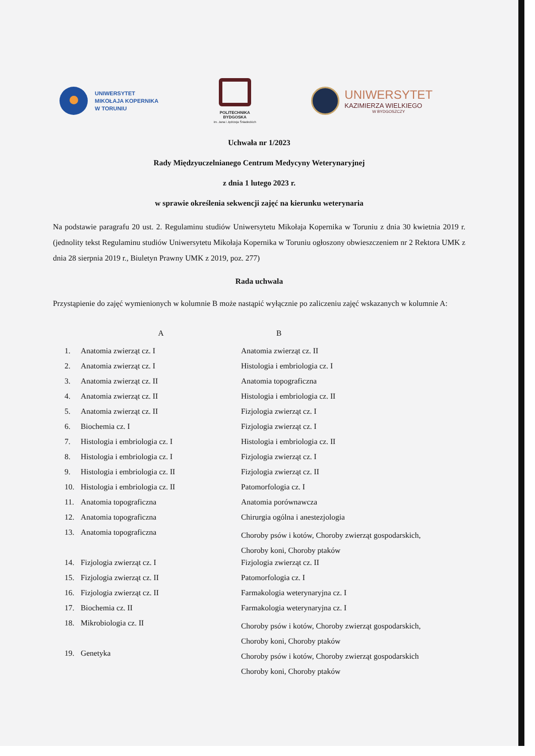UNIWERSYTET
MIKOŁAJA KOPERNIKA
W TORUNIU
POLITECHNIKA
BYDGOSKA
im. Jana i Jędrzeja Śniadeckich
UNIWERSYTET
KAZIMIERZA WIELKIEGO
W BYDGOSZCZY
Uchwała nr 1/2023
Rady Międzyuczelnianego Centrum Medycyny Weterynaryjnej
z dnia 1 lutego 2023 r.
w sprawie określenia sekwencji zajęć na kierunku weterynaria
Na podstawie paragrafu 20 ust. 2. Regulaminu studiów Uniwersytetu Mikołaja Kopernika w Toruniu z dnia 30 kwietnia 2019 r. (jednolity tekst Regulaminu studiów Uniwersytetu Mikołaja Kopernika w Toruniu ogłoszony obwieszczeniem nr 2 Rektora UMK z dnia 28 sierpnia 2019 r., Biuletyn Prawny UMK z 2019, poz. 277)
Rada uchwala
Przystąpienie do zajęć wymienionych w kolumnie B może nastąpić wyłącznie po zaliczeniu zajęć wskazanych w kolumnie A:
| | A | B |
| --- | --- | --- |
| 1. | Anatomia zwierząt cz. I | Anatomia zwierząt cz. II |
| 2. | Anatomia zwierząt cz. I | Histologia i embriologia cz. I |
| 3. | Anatomia zwierząt cz. II | Anatomia topograficzna |
| 4. | Anatomia zwierząt cz. II | Histologia i embriologia cz. II |
| 5. | Anatomia zwierząt cz. II | Fizjologia zwierząt cz. I |
| 6. | Biochemia cz. I | Fizjologia zwierząt cz. I |
| 7. | Histologia i embriologia cz. I | Histologia i embriologia cz. II |
| 8. | Histologia i embriologia cz. I | Fizjologia zwierząt cz. I |
| 9. | Histologia i embriologia cz. II | Fizjologia zwierząt cz. II |
| 10. | Histologia i embriologia cz. II | Patomorfologia cz. I |
| 11. | Anatomia topograficzna | Anatomia porównawcza |
| 12. | Anatomia topograficzna | Chirurgia ogólna i anestezjologia |
| 13. | Anatomia topograficzna | Choroby psów i kotów, Choroby zwierząt gospodarskich, Choroby koni, Choroby ptaków |
| 14. | Fizjologia zwierząt cz. I | Fizjologia zwierząt cz. II |
| 15. | Fizjologia zwierząt cz. II | Patomorfologia cz. I |
| 16. | Fizjologia zwierząt cz. II | Farmakologia weterynaryjna cz. I |
| 17. | Biochemia cz. II | Farmakologia weterynaryjna cz. I |
| 18. | Mikrobiologia cz. II | Choroby psów i kotów, Choroby zwierząt gospodarskich, Choroby koni, Choroby ptaków |
| 19. | Genetyka | Choroby psów i kotów, Choroby zwierząt gospodarskich Choroby koni, Choroby ptaków |